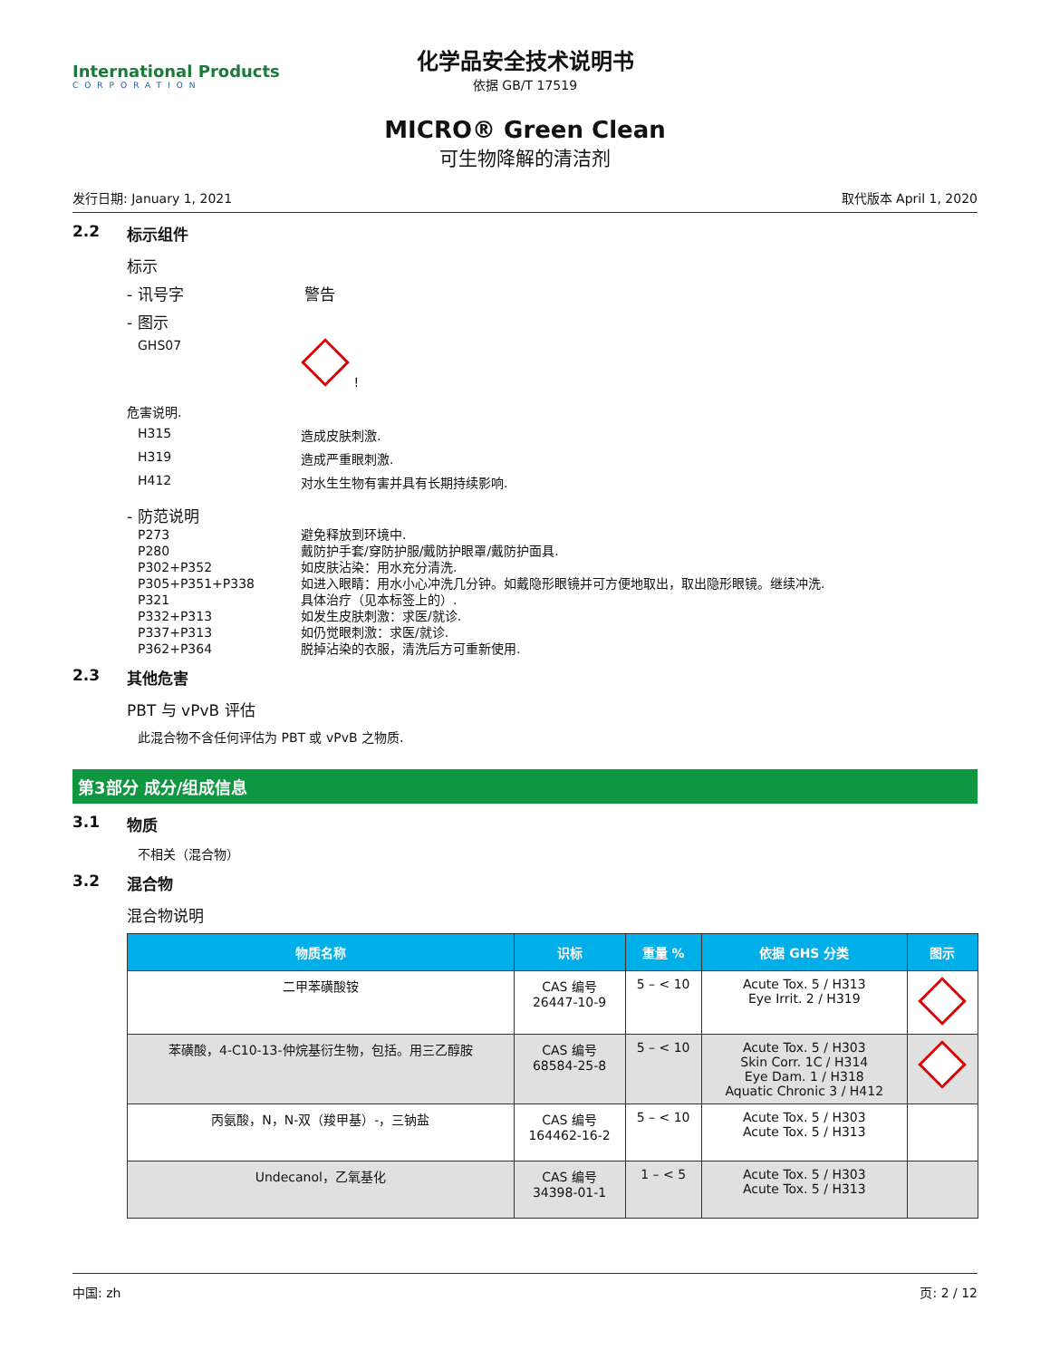International Products
CORPORATION
化学品安全技术说明书
依据 GB/T 17519
MICRO® Green Clean
可生物降解的清洁剂
发行日期: January 1, 2021 取代版本 April 1, 2020
2.2 标示组件
标示
- 讯号字 警告
- 图示
GHS07 !
危害说明.
H315 造成皮肤刺激.
H319 造成严重眼刺激.
H412 对水生生物有害并具有长期持续影响.
- 防范说明
P273 避免释放到环境中.
P280 戴防护手套/穿防护服/戴防护眼罩/戴防护面具.
P302+P352 如皮肤沾染：用水充分清洗.
P305+P351+P338 如进入眼睛：用水小心冲洗几分钟。如戴隐形眼镜并可方便地取出，取出隐形眼镜。继续冲洗.
P321 具体治疗（见本标签上的）.
P332+P313 如发生皮肤刺激：求医/就诊.
P337+P313 如仍觉眼刺激：求医/就诊.
P362+P364 脱掉沾染的衣服，清洗后方可重新使用.
2.3 其他危害
PBT 与 vPvB 评估
此混合物不含任何评估为 PBT 或 vPvB 之物质.
第3部分 成分/组成信息
3.1 物质
不相关（混合物）
3.2 混合物
混合物说明
| 物质名称 | 识标 | 重量 % | 依据 GHS 分类 | 图示 |
| --- | --- | --- | --- | --- |
| 二甲苯磺酸铵 | CAS 编号 26447-10-9 | 5 – < 10 | Acute Tox. 5 / H313 Eye Irrit. 2 / H319 | |
| 苯磺酸，4-C10-13-仲烷基衍生物，包括。用三乙醇胺 | CAS 编号 68584-25-8 | 5 – < 10 | Acute Tox. 5 / H303 Skin Corr. 1C / H314 Eye Dam. 1 / H318 Aquatic Chronic 3 / H412 | |
| 丙氨酸，N，N-双（羧甲基）-，三钠盐 | CAS 编号 164462-16-2 | 5 – < 10 | Acute Tox. 5 / H303 Acute Tox. 5 / H313 | |
| Undecanol，乙氧基化 | CAS 编号 34398-01-1 | 1 – < 5 | Acute Tox. 5 / H303 Acute Tox. 5 / H313 | |
中国: zh 页: 2 / 12